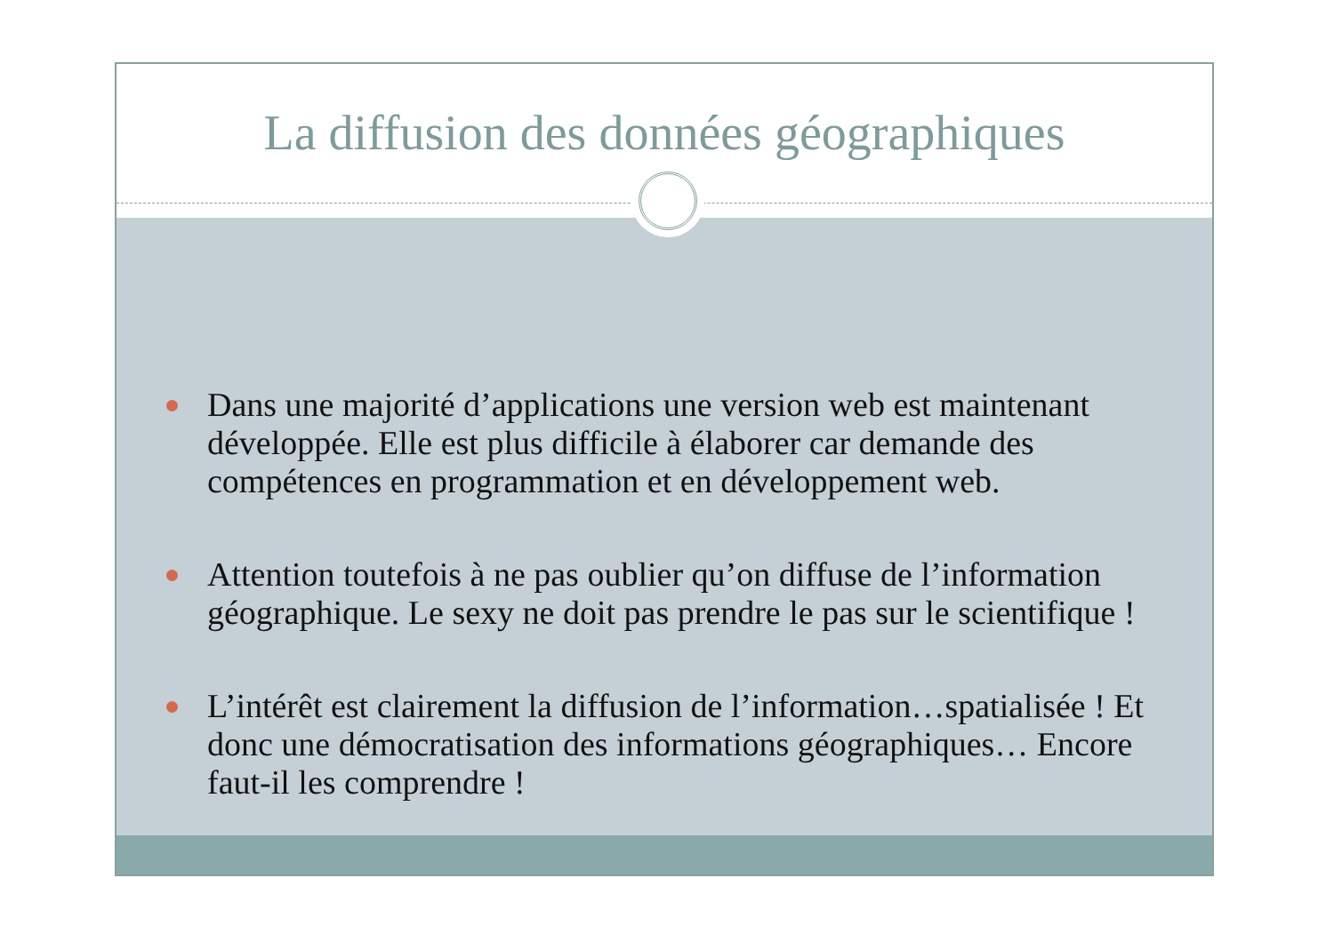La diffusion des données géographiques
Dans une majorité d’applications une version web est maintenant développée. Elle est plus difficile à élaborer car demande des compétences en programmation et en développement web.
Attention toutefois à ne pas oublier qu’on diffuse de l’information géographique. Le sexy ne doit pas prendre le pas sur le scientifique !
L’intérêt est clairement la diffusion de l’information…spatialisée ! Et donc une démocratisation des informations géographiques… Encore faut-il les comprendre !